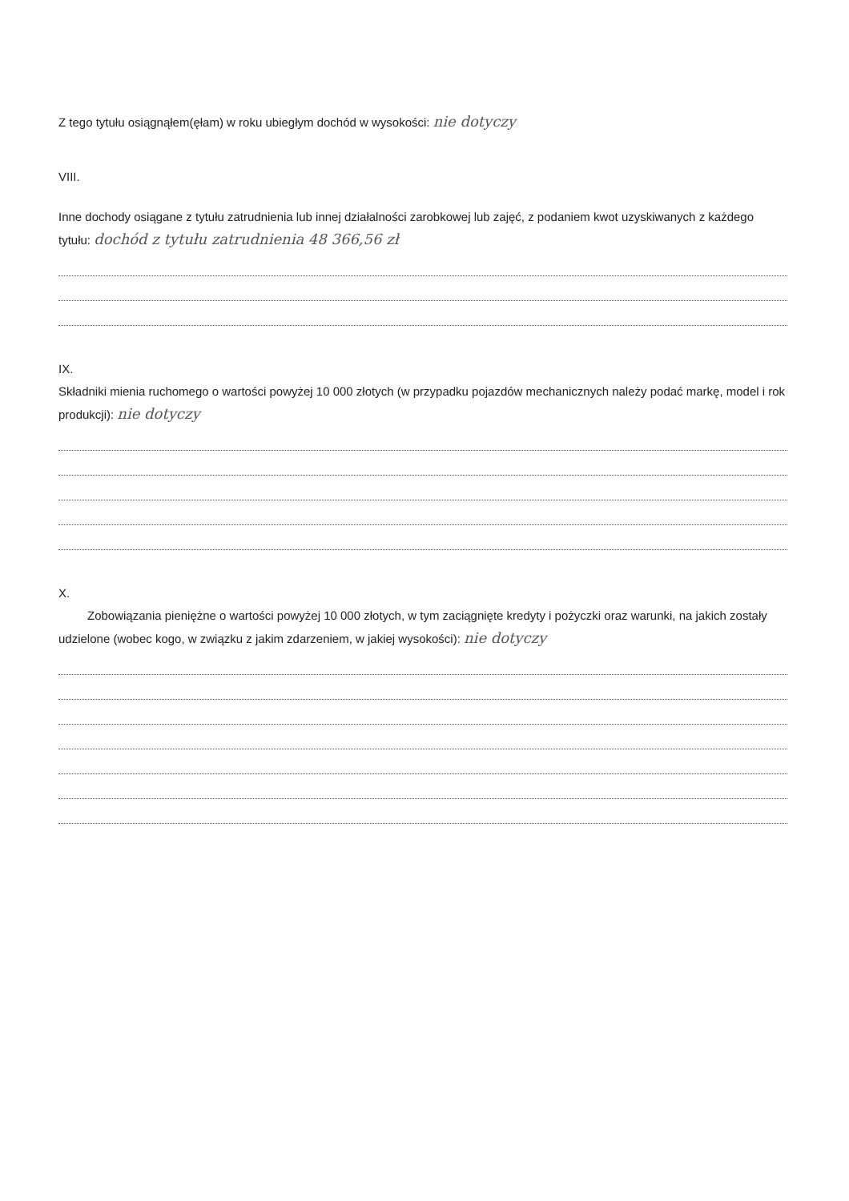Z tego tytułu osiągnąłem(ęłam) w roku ubiegłym dochód w wysokości: nie dotyczy
VIII.
Inne dochody osiągane z tytułu zatrudnienia lub innej działalności zarobkowej lub zajęć, z podaniem kwot uzyskiwanych z każdego tytułu: dochód z tytułu zatrudnienia 48 366,56 zł
IX.
Składniki mienia ruchomego o wartości powyżej 10 000 złotych (w przypadku pojazdów mechanicznych należy podać markę, model i rok produkcji): nie dotyczy
X.
Zobowiązania pieniężne o wartości powyżej 10 000 złotych, w tym zaciągnięte kredyty i pożyczki oraz warunki, na jakich zostały udzielone (wobec kogo, w związku z jakim zdarzeniem, w jakiej wysokości): nie dotyczy